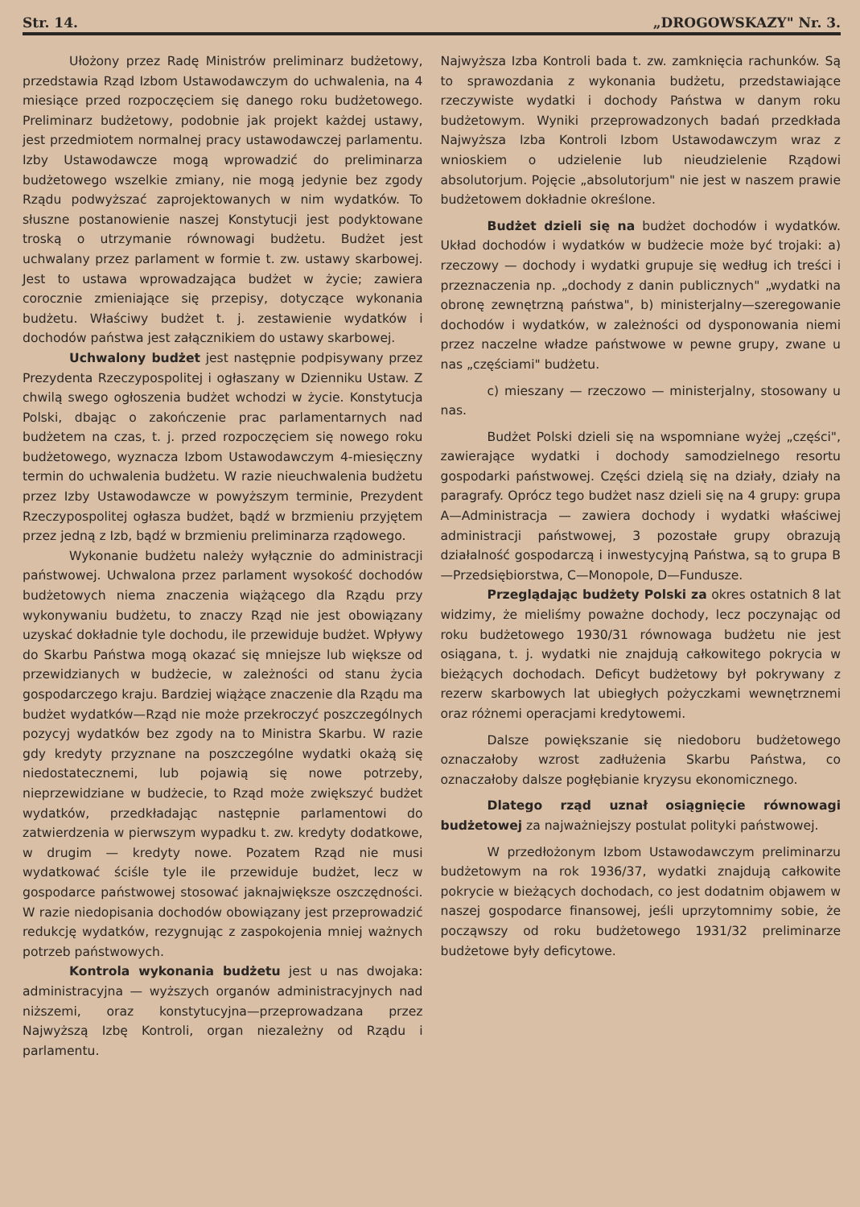Str. 14. „DROGOWSKAZY" Nr. 3.
Ułożony przez Radę Ministrów preliminarz budżetowy, przedstawia Rząd Izbom Ustawodawczym do uchwalenia, na 4 miesiące przed rozpoczęciem się danego roku budżetowego. Preliminarz budżetowy, podobnie jak projekt każdej ustawy, jest przedmiotem normalnej pracy ustawodawczej parlamentu. Izby Ustawodawcze mogą wprowadzić do preliminarza budżetowego wszelkie zmiany, nie mogą jedynie bez zgody Rządu podwyższać zaprojektowanych w nim wydatków. To słuszne postanowienie naszej Konstytucji jest podyktowane troską o utrzymanie równowagi budżetu. Budżet jest uchwalany przez parlament w formie t. zw. ustawy skarbowej. Jest to ustawa wprowadzająca budżet w życie; zawiera corocznie zmieniające się przepisy, dotyczące wykonania budżetu. Właściwy budżet t. j. zestawienie wydatków i dochodów państwa jest załącznikiem do ustawy skarbowej.
Uchwalony budżet jest następnie podpisywany przez Prezydenta Rzeczypospolitej i ogłaszany w Dzienniku Ustaw. Z chwilą swego ogłoszenia budżet wchodzi w życie. Konstytucja Polski, dbając o zakończenie prac parlamentarnych nad budżetem na czas, t. j. przed rozpoczęciem się nowego roku budżetowego, wyznacza Izbom Ustawodawczym 4-miesięczny termin do uchwalenia budżetu. W razie nieuchwalenia budżetu przez Izby Ustawodawcze w powyższym terminie, Prezydent Rzeczypospolitej ogłasza budżet, bądź w brzmieniu przyjętem przez jedną z Izb, bądź w brzmieniu preliminarza rządowego.
Wykonanie budżetu należy wyłącznie do administracji państwowej. Uchwalona przez parlament wysokość dochodów budżetowych niema znaczenia wiążącego dla Rządu przy wykonywaniu budżetu, to znaczy Rząd nie jest obowiązany uzyskać dokładnie tyle dochodu, ile przewiduje budżet. Wpływy do Skarbu Państwa mogą okazać się mniejsze lub większe od przewidzianych w budżecie, w zależności od stanu życia gospodarczego kraju. Bardziej wiążące znaczenie dla Rządu ma budżet wydatków—Rząd nie może przekroczyć poszczególnych pozycyj wydatków bez zgody na to Ministra Skarbu. W razie gdy kredyty przyznane na poszczególne wydatki okażą się niedostatecznemi, lub pojawią się nowe potrzeby, nieprzewidziane w budżecie, to Rząd może zwiększyć budżet wydatków, przedkładając następnie parlamentowi do zatwierdzenia w pierwszym wypadku t. zw. kredyty dodatkowe, w drugim — kredyty nowe. Pozatem Rząd nie musi wydatkować ściśle tyle ile przewiduje budżet, lecz w gospodarce państwowej stosować jaknajwiększe oszczędności. W razie niedopisania dochodów obowiązany jest przeprowadzić redukcję wydatków, rezygnując z zaspokojenia mniej ważnych potrzeb państwowych.
Kontrola wykonania budżetu jest u nas dwojaka: administracyjna — wyższych organów administracyjnych nad niższemi, oraz konstytucyjna—przeprowadzana przez Najwyższą Izbę Kontroli, organ niezależny od Rządu i parlamentu.
Najwyższa Izba Kontroli bada t. zw. zamknięcia rachunków. Są to sprawozdania z wykonania budżetu, przedstawiające rzeczywiste wydatki i dochody Państwa w danym roku budżetowym. Wyniki przeprowadzonych badań przedkłada Najwyższa Izba Kontroli Izbom Ustawodawczym wraz z wnioskiem o udzielenie lub nieudzielenie Rządowi absolutorjum. Pojęcie „absolutorjum" nie jest w naszem prawie budżetowem dokładnie określone.
Budżet dzieli się na budżet dochodów i wydatków. Układ dochodów i wydatków w budżecie może być trojaki: a) rzeczowy — dochody i wydatki grupuje się według ich treści i przeznaczenia np. „dochody z danin publicznych" „wydatki na obronę zewnętrzną państwa", b) ministerjalny—szeregowanie dochodów i wydatków, w zależności od dysponowania niemi przez naczelne władze państwowe w pewne grupy, zwane u nas „częściami" budżetu.
c) mieszany — rzeczowo — ministerjalny, stosowany u nas.
Budżet Polski dzieli się na wspomniane wyżej „części", zawierające wydatki i dochody samodzielnego resortu gospodarki państwowej. Części dzielą się na działy, działy na paragrafy. Oprócz tego budżet nasz dzieli się na 4 grupy: grupa A—Administracja — zawiera dochody i wydatki właściwej administracji państwowej, 3 pozostałe grupy obrazują działalność gospodarczą i inwestycyjną Państwa, są to grupa B—Przedsiębiorstwa, C—Monopole, D—Fundusze.
Przeglądając budżety Polski za okres ostatnich 8 lat widzimy, że mieliśmy poważne dochody, lecz poczynając od roku budżetowego 1930/31 równowaga budżetu nie jest osiągana, t. j. wydatki nie znajdują całkowitego pokrycia w bieżących dochodach. Deficyt budżetowy był pokrywany z rezerw skarbowych lat ubiegłych pożyczkami wewnętrznemi oraz różnemi operacjami kredytowemi.
Dalsze powiększanie się niedoboru budżetowego oznaczałoby wzrost zadłużenia Skarbu Państwa, co oznaczałoby dalsze pogłębianie kryzysu ekonomicznego.
Dlatego rząd uznał osiągnięcie równowagi budżetowej za najważniejszy postulat polityki państwowej.
W przedłożonym Izbom Ustawodawczym preliminarzu budżetowym na rok 1936/37, wydatki znajdują całkowite pokrycie w bieżących dochodach, co jest dodatnim objawem w naszej gospodarce finansowej, jeśli uprzytomnimy sobie, że począwszy od roku budżetowego 1931/32 preliminarze budżetowe były deficytowe.